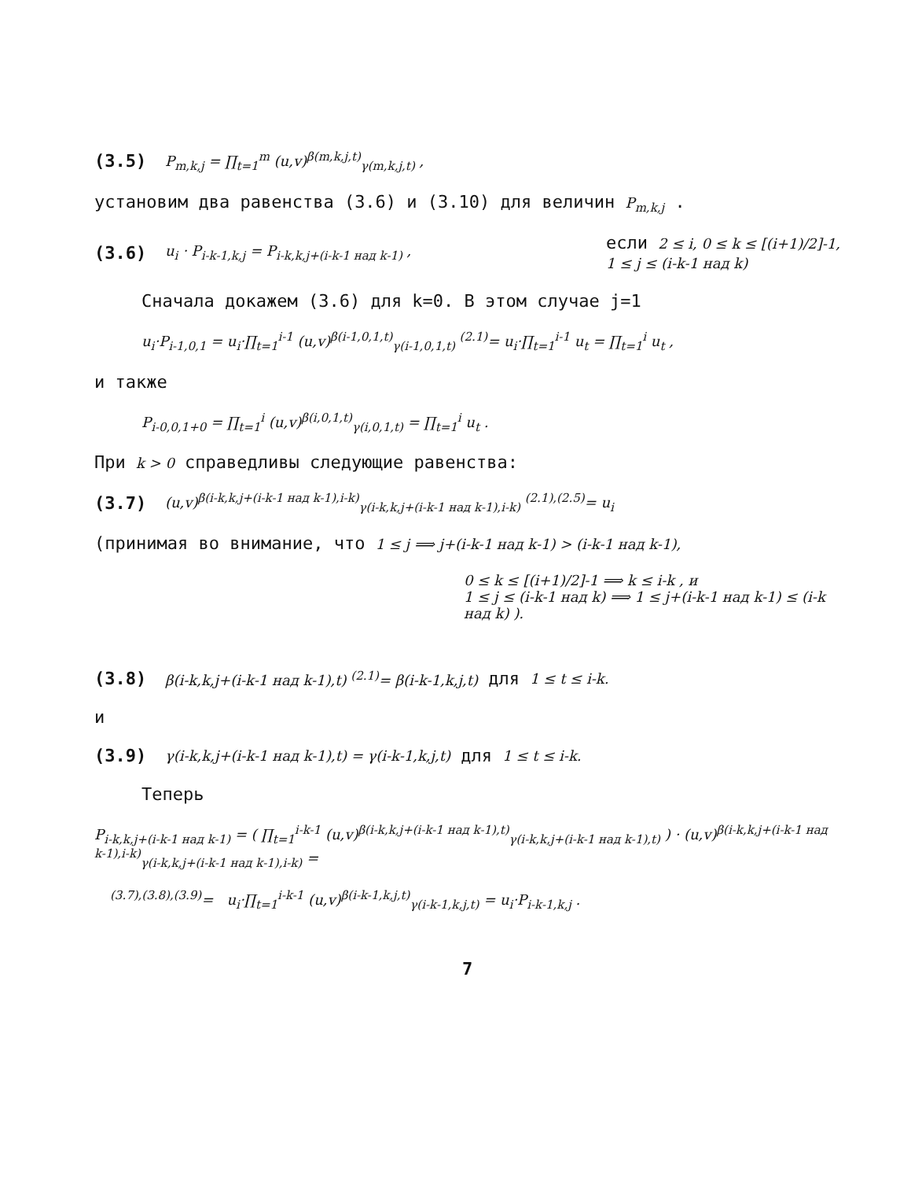(3.5) P<sub>m,k,j</sub> = ∏<sub>t=1</sub><sup>m</sup> (u,v)<sup>β(m,k,j,t)</sup><sub>γ(m,k,j,t)</sub> ,
установим два равенства (3.6) и (3.10) для величин P<sub>m,k,j</sub> .
(3.6) u<sub>i</sub> · P<sub>i-k-1,k,j</sub> = P<sub>i-k,k,j+(i-k-1 над k-1)</sub> , если 2 ≤ i, 0 ≤ k ≤ [(i+1)/2]-1,
1 ≤ j ≤ (i-k-1 над k)
Сначала докажем (3.6) для k=0. В этом случае j=1
u<sub>i</sub>·P<sub>i-1,0,1</sub> = u<sub>i</sub>·∏<sub>t=1</sub><sup>i-1</sup> (u,v)<sup>β(i-1,0,1,t)</sup><sub>γ(i-1,0,1,t)</sub> <sup>(2.1)</sup>= u<sub>i</sub>·∏<sub>t=1</sub><sup>i-1</sup> u<sub>t</sub> = ∏<sub>t=1</sub><sup>i</sup> u<sub>t</sub> ,
и также
P<sub>i-0,0,1+0</sub> = ∏<sub>t=1</sub><sup>i</sup> (u,v)<sup>β(i,0,1,t)</sup><sub>γ(i,0,1,t)</sub> = ∏<sub>t=1</sub><sup>i</sup> u<sub>t</sub> .
При k > 0 справедливы следующие равенства:
(3.7) (u,v)<sup>β(i-k,k,j+(i-k-1 над k-1),i-k)</sup><sub>γ(i-k,k,j+(i-k-1 над k-1),i-k)</sub> <sup>(2.1),(2.5)</sup>= u<sub>i</sub>
(принимая во внимание, что 1 ≤ j ⟹ j+(i-k-1 над k-1) > (i-k-1 над k-1),
0 ≤ k ≤ [(i+1)/2]-1 ⟹ k ≤ i-k , и
1 ≤ j ≤ (i-k-1 над k) ⟹ 1 ≤ j+(i-k-1 над k-1) ≤ (i-k над k) ).
(3.8) β(i-k,k,j+(i-k-1 над k-1),t) <sup>(2.1)</sup>= β(i-k-1,k,j,t) для 1 ≤ t ≤ i-k.
и
(3.9) γ(i-k,k,j+(i-k-1 над k-1),t) = γ(i-k-1,k,j,t) для 1 ≤ t ≤ i-k.
Теперь
P<sub>i-k,k,j+(i-k-1 над k-1)</sub> = ( ∏<sub>t=1</sub><sup>i-k-1</sup> (u,v)<sup>β(i-k,k,j+(i-k-1 над k-1),t)</sup><sub>γ(i-k,k,j+(i-k-1 над k-1),t)</sub> ) · (u,v)<sup>β(i-k,k,j+(i-k-1 над k-1),i-k)</sup><sub>γ(i-k,k,j+(i-k-1 над k-1),i-k)</sub> =
<sup>(3.7),(3.8),(3.9)</sup>= u<sub>i</sub>·∏<sub>t=1</sub><sup>i-k-1</sup> (u,v)<sup>β(i-k-1,k,j,t)</sup><sub>γ(i-k-1,k,j,t)</sub> = u<sub>i</sub>·P<sub>i-k-1,k,j</sub> .
7